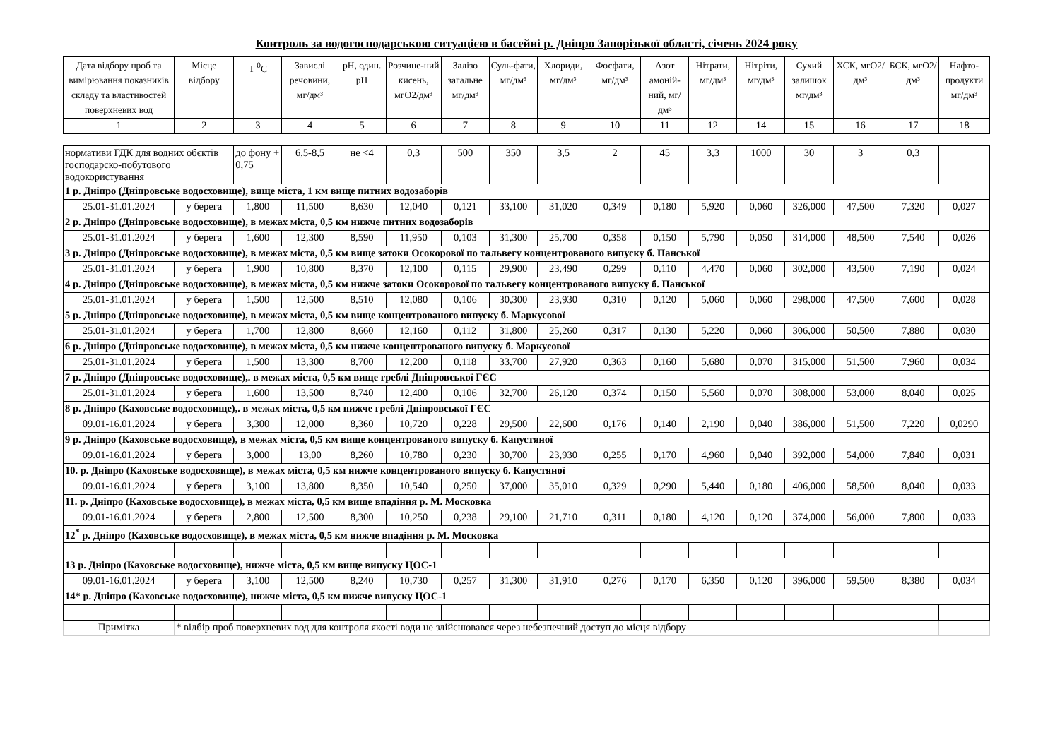Контроль за водогосподарською ситуацією в басейні р. Дніпро Запорізької області, січень 2024 року
| Дата відбору проб та вимірювання показників складу та властивостей поверхневих вод | Місце відбору | T <sup>0</sup>C | Завислі речовини, мг/дм³ | pH, один. pH | Розчине-ний кисень, мгО2/дм³ | Залізо загальне мг/дм³ | Суль-фати, мг/дм³ | Хлориди, мг/дм³ | Фосфати, мг/дм³ | Азот амоній-ний, мг/дм³ | Нітрати, мг/дм³ | Нітріти, мг/дм³ | Сухий залишок мг/дм³ | ХСК, мгО2/дм³ | БСК, мгО2/дм³ | Нафто-продукти мг/дм³ |
| --- | --- | --- | --- | --- | --- | --- | --- | --- | --- | --- | --- | --- | --- | --- | --- | --- |
| 1 | 2 | 3 | 4 | 5 | 6 | 7 | 8 | 9 | 10 | 11 | 12 | 14 | 15 | 16 | 17 | 18 |
| нормативи ГДК для водних обєктів господарско-побутового водокористування | | до фону + 0,75 | 6,5-8,5 | не <4 | 0,3 | 500 | 350 | 3,5 | 2 | 45 | 3,3 | 1000 | 30 | 3 | 0,3 | |
| 1 р. Дніпро (Дніпровське водосховище), вище міста, 1 км вище питних водозаборів | | | | | | | | | | | | | | | | |
| 25.01-31.01.2024 | у берега | 1,800 | 11,500 | 8,630 | 12,040 | 0,121 | 33,100 | 31,020 | 0,349 | 0,180 | 5,920 | 0,060 | 326,000 | 47,500 | 7,320 | 0,027 |
| 2 р. Дніпро (Дніпровське водосховище), в межах міста, 0,5 км нижче питних водозаборів | | | | | | | | | | | | | | | | |
| 25.01-31.01.2024 | у берега | 1,600 | 12,300 | 8,590 | 11,950 | 0,103 | 31,300 | 25,700 | 0,358 | 0,150 | 5,790 | 0,050 | 314,000 | 48,500 | 7,540 | 0,026 |
| 3 р. Дніпро (Дніпровське водосховище), в межах міста, 0,5 км вище затоки Осокорової по тальвегу концентрованого випуску б. Панської | | | | | | | | | | | | | | | | |
| 25.01-31.01.2024 | у берега | 1,900 | 10,800 | 8,370 | 12,100 | 0,115 | 29,900 | 23,490 | 0,299 | 0,110 | 4,470 | 0,060 | 302,000 | 43,500 | 7,190 | 0,024 |
| 4 р. Дніпро (Дніпровське водосховище), в межах міста, 0,5 км нижче затоки Осокорової по тальвегу концентрованого випуску б. Панської | | | | | | | | | | | | | | | | |
| 25.01-31.01.2024 | у берега | 1,500 | 12,500 | 8,510 | 12,080 | 0,106 | 30,300 | 23,930 | 0,310 | 0,120 | 5,060 | 0,060 | 298,000 | 47,500 | 7,600 | 0,028 |
| 5 р. Дніпро (Дніпровське водосховище), в межах міста, 0,5 км вище концентрованого випуску б. Маркусової | | | | | | | | | | | | | | | | |
| 25.01-31.01.2024 | у берега | 1,700 | 12,800 | 8,660 | 12,160 | 0,112 | 31,800 | 25,260 | 0,317 | 0,130 | 5,220 | 0,060 | 306,000 | 50,500 | 7,880 | 0,030 |
| 6 р. Дніпро (Дніпровське водосховище), в межах міста, 0,5 км нижче концентрованого випуску б. Маркусової | | | | | | | | | | | | | | | | |
| 25.01-31.01.2024 | у берега | 1,500 | 13,300 | 8,700 | 12,200 | 0,118 | 33,700 | 27,920 | 0,363 | 0,160 | 5,680 | 0,070 | 315,000 | 51,500 | 7,960 | 0,034 |
| 7 р. Дніпро (Дніпровське водосховище),. в межах міста, 0,5 км вище греблі Дніпровської ГЄС | | | | | | | | | | | | | | | | |
| 25.01-31.01.2024 | у берега | 1,600 | 13,500 | 8,740 | 12,400 | 0,106 | 32,700 | 26,120 | 0,374 | 0,150 | 5,560 | 0,070 | 308,000 | 53,000 | 8,040 | 0,025 |
| 8 р. Дніпро (Каховське водосховище),. в межах міста, 0,5 км нижче греблі Дніпровської ГЄС | | | | | | | | | | | | | | | | |
| 09.01-16.01.2024 | у берега | 3,300 | 12,000 | 8,360 | 10,720 | 0,228 | 29,500 | 22,600 | 0,176 | 0,140 | 2,190 | 0,040 | 386,000 | 51,500 | 7,220 | 0,0290 |
| 9 р. Дніпро (Каховське водосховище), в межах міста, 0,5 км вище концентрованого випуску б. Капустяної | | | | | | | | | | | | | | | | |
| 09.01-16.01.2024 | у берега | 3,000 | 13,00 | 8,260 | 10,780 | 0,230 | 30,700 | 23,930 | 0,255 | 0,170 | 4,960 | 0,040 | 392,000 | 54,000 | 7,840 | 0,031 |
| 10. р. Дніпро (Каховське водосховище), в межах міста, 0,5 км нижче концентрованого випуску б. Капустяної | | | | | | | | | | | | | | | | |
| 09.01-16.01.2024 | у берега | 3,100 | 13,800 | 8,350 | 10,540 | 0,250 | 37,000 | 35,010 | 0,329 | 0,290 | 5,440 | 0,180 | 406,000 | 58,500 | 8,040 | 0,033 |
| 11. р. Дніпро (Каховське водосховище), в межах міста, 0,5 км вище впадіння р. М. Московка | | | | | | | | | | | | | | | | |
| 09.01-16.01.2024 | у берега | 2,800 | 12,500 | 8,300 | 10,250 | 0,238 | 29,100 | 21,710 | 0,311 | 0,180 | 4,120 | 0,120 | 374,000 | 56,000 | 7,800 | 0,033 |
| 12<sup>*</sup> р. Дніпро (Каховське водосховище), в межах міста, 0,5 км нижче впадіння р. М. Московка | | | | | | | | | | | | | | | | |
| 13 р. Дніпро (Каховське водосховище), нижче міста, 0,5 км вище випуску ЦОС-1 | | | | | | | | | | | | | | | | |
| 09.01-16.01.2024 | у берега | 3,100 | 12,500 | 8,240 | 10,730 | 0,257 | 31,300 | 31,910 | 0,276 | 0,170 | 6,350 | 0,120 | 396,000 | 59,500 | 8,380 | 0,034 |
| 14* р. Дніпро (Каховське водосховище), нижче міста, 0,5 км нижче випуску ЦОС-1 | | | | | | | | | | | | | | | | |
| Примітка | * відбір проб поверхневих вод для контроля якості води не здійснювався через небезпечний доступ до місця відбору | | | | | | | | | | | | | | | |